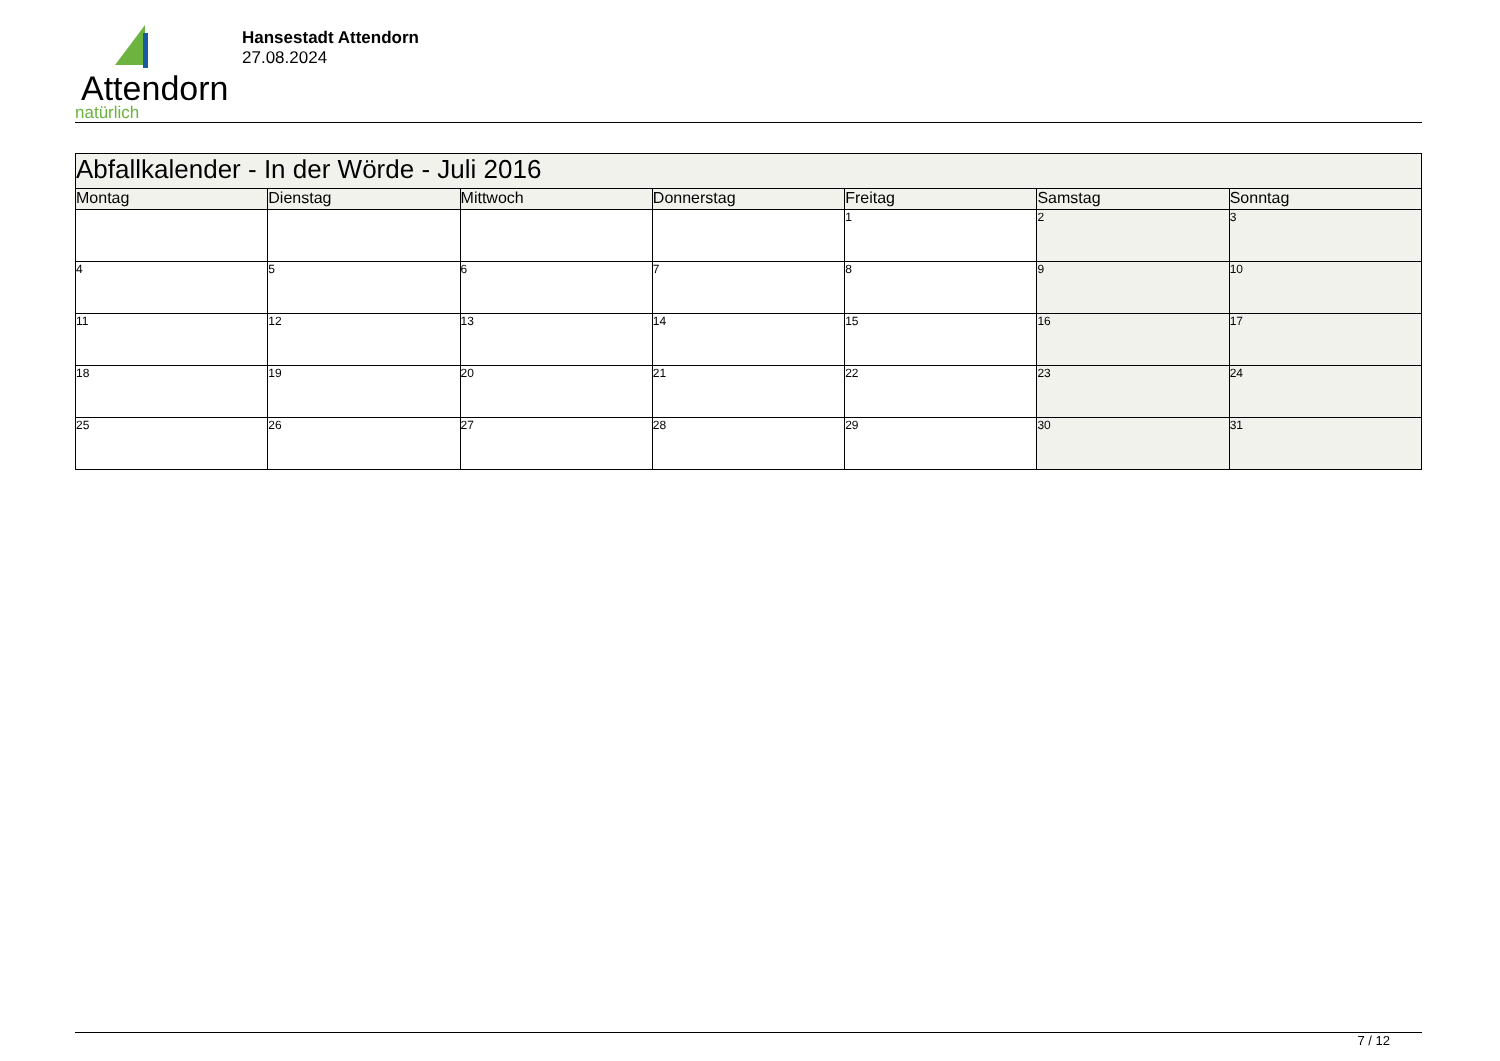Attendorn
natürlich
Hansestadt Attendorn
27.08.2024
| Abfallkalender - In der Wörde - Juli 2016 | | | | | | |
| Montag | Dienstag | Mittwoch | Donnerstag | Freitag | Samstag | Sonntag |
| | | | | 1 | 2 | 3 |
| 4 | 5 | 6 | 7 | 8 | 9 | 10 |
| 11 | 12 | 13 | 14 | 15 | 16 | 17 |
| 18 | 19 | 20 | 21 | 22 | 23 | 24 |
| 25 | 26 | 27 | 28 | 29 | 30 | 31 |
7 / 12